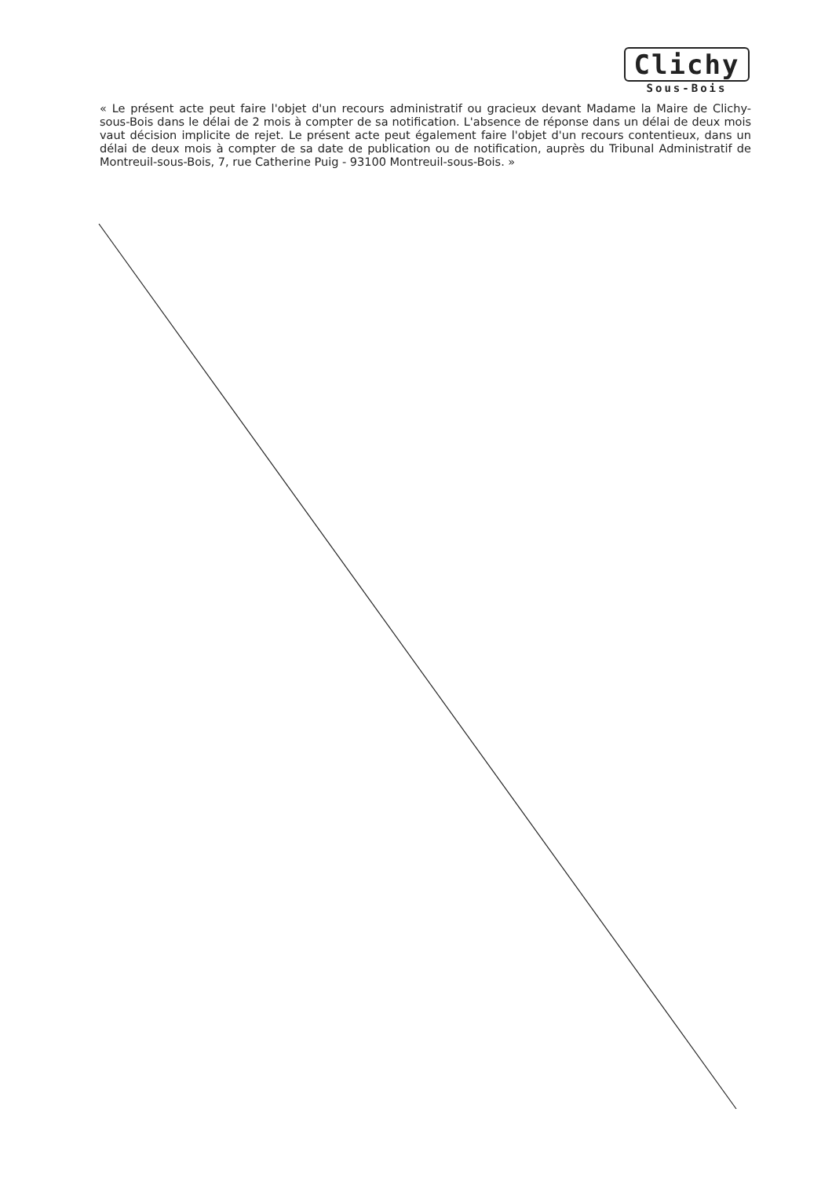Clichy
Sous-Bois
« Le présent acte peut faire l'objet d'un recours administratif ou gracieux devant Madame la Maire de Clichy-sous-Bois dans le délai de 2 mois à compter de sa notification. L'absence de réponse dans un délai de deux mois vaut décision implicite de rejet. Le présent acte peut également faire l'objet d'un recours contentieux, dans un délai de deux mois à compter de sa date de publication ou de notification, auprès du Tribunal Administratif de Montreuil-sous-Bois, 7, rue Catherine Puig - 93100 Montreuil-sous-Bois. »